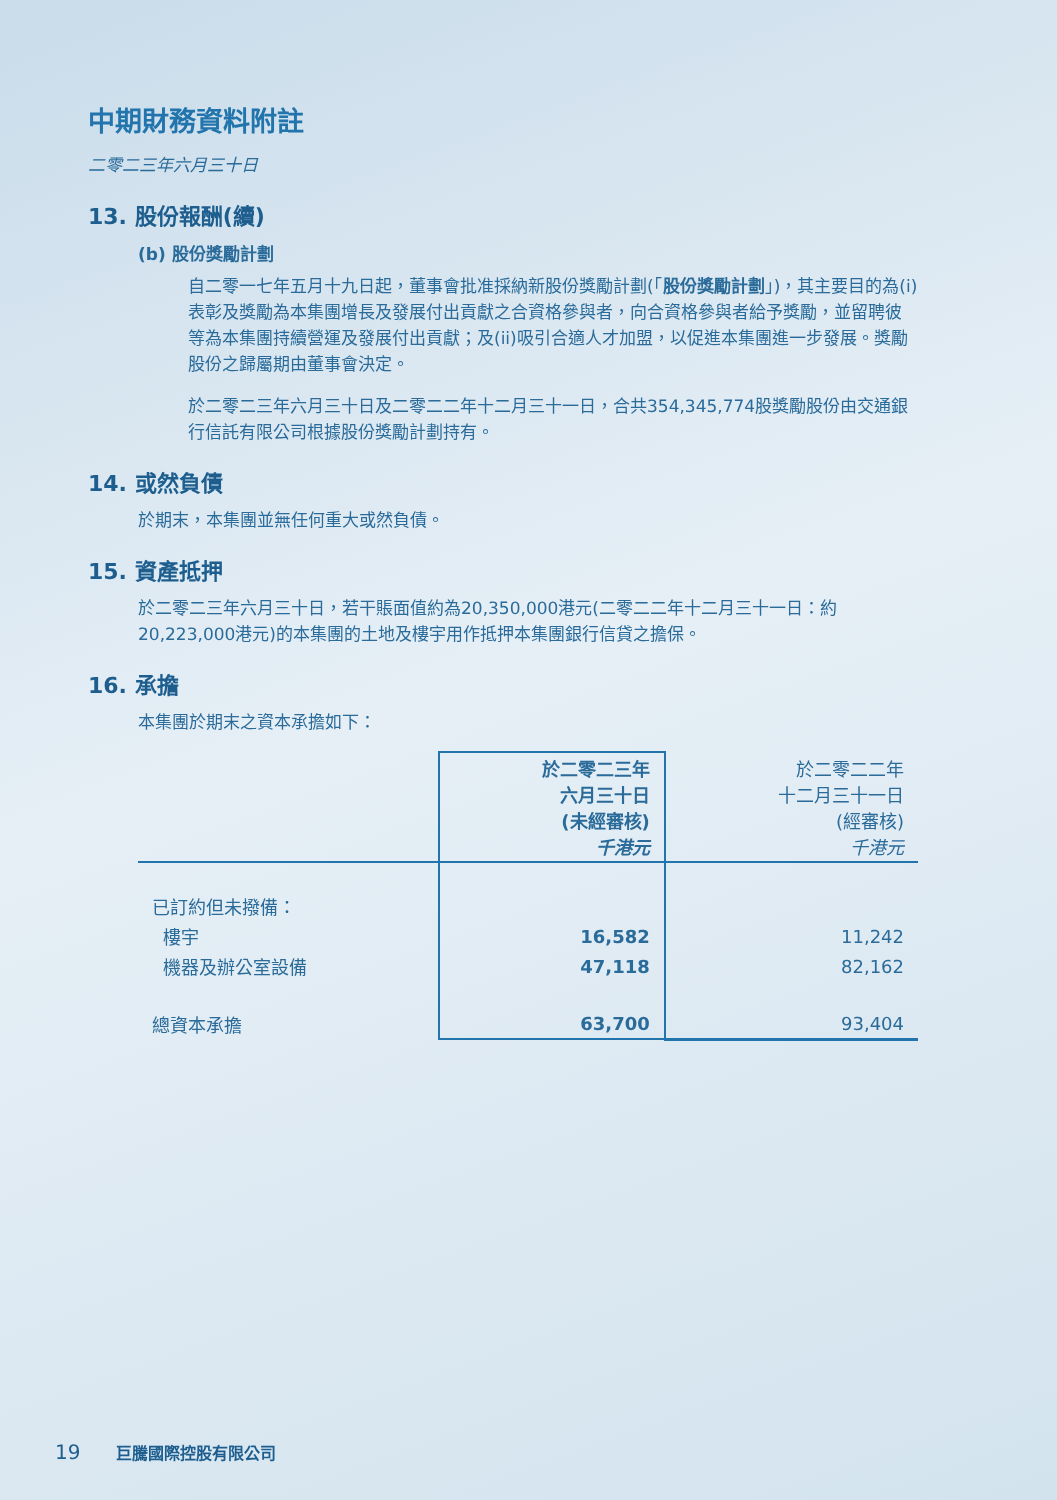中期財務資料附註
二零二三年六月三十日
13. 股份報酬(續)
(b) 股份獎勵計劃
自二零一七年五月十九日起，董事會批准採納新股份獎勵計劃(「股份獎勵計劃」)，其主要目的為(i)表彰及獎勵為本集團增長及發展付出貢獻之合資格參與者，向合資格參與者給予獎勵，並留聘彼等為本集團持續營運及發展付出貢獻；及(ii)吸引合適人才加盟，以促進本集團進一步發展。獎勵股份之歸屬期由董事會決定。
於二零二三年六月三十日及二零二二年十二月三十一日，合共354,345,774股獎勵股份由交通銀行信託有限公司根據股份獎勵計劃持有。
14. 或然負債
於期末，本集團並無任何重大或然負債。
15. 資產抵押
於二零二三年六月三十日，若干賬面值約為20,350,000港元(二零二二年十二月三十一日：約20,223,000港元)的本集團的土地及樓宇用作抵押本集團銀行信貸之擔保。
16. 承擔
本集團於期末之資本承擔如下：
| | 於二零二三年 六月三十日 (未經審核) 千港元 | 於二零二二年 十二月三十一日 (經審核) 千港元 |
| --- | --- | --- |
| 已訂約但未撥備： | | |
| 樓宇 | 16,582 | 11,242 |
| 機器及辦公室設備 | 47,118 | 82,162 |
| 總資本承擔 | 63,700 | 93,404 |
19 巨騰國際控股有限公司